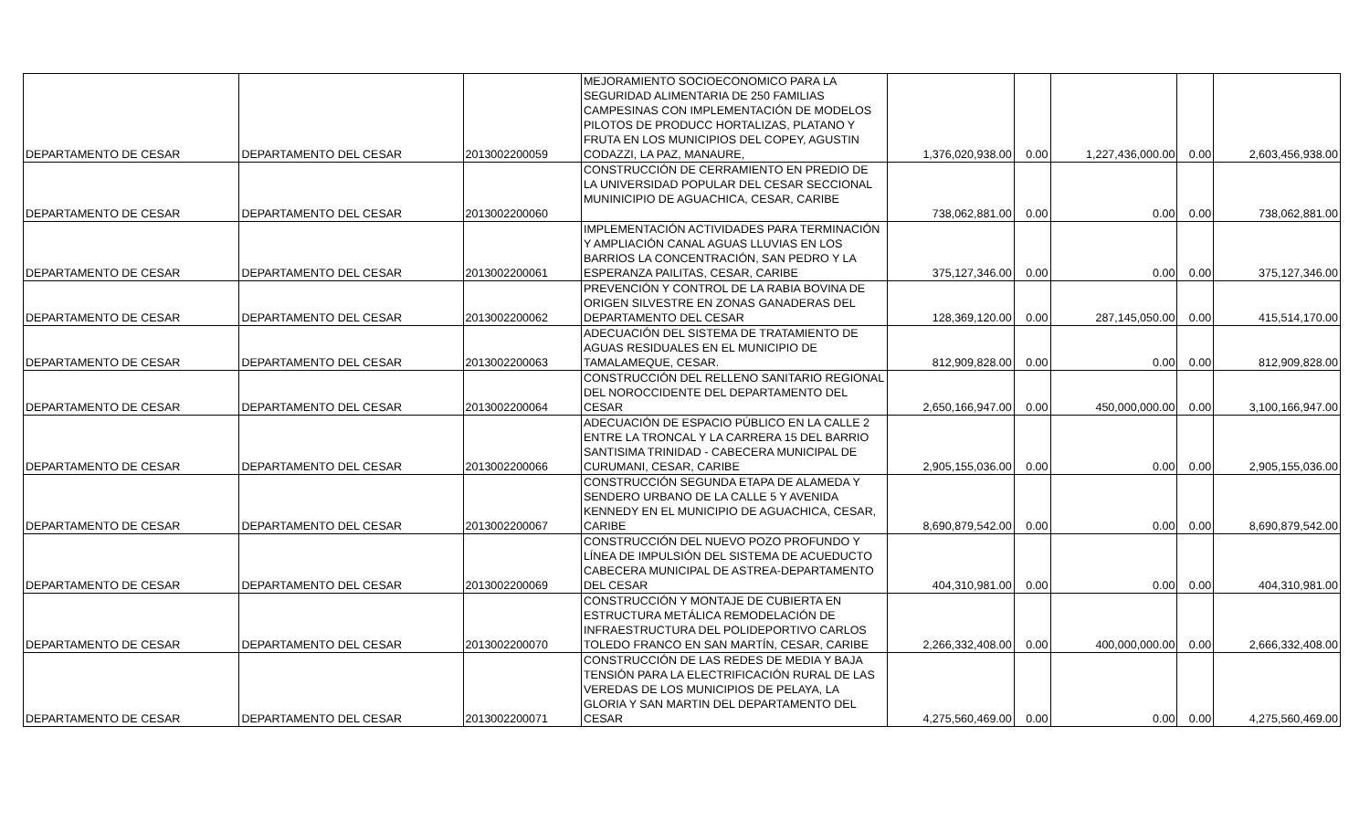| DEPARTAMENTO DE CESAR | DEPARTAMENTO DEL CESAR | 2013002200059 | MEJORAMIENTO SOCIOECONOMICO PARA LA SEGURIDAD ALIMENTARIA DE 250 FAMILIAS CAMPESINAS CON IMPLEMENTACIÓN DE MODELOS PILOTOS DE PRODUCC HORTALIZAS, PLATANO Y FRUTA EN LOS MUNICIPIOS DEL COPEY, AGUSTIN CODAZZI, LA PAZ, MANAURE, | 1,376,020,938.00 | 0.00 | 1,227,436,000.00 | 0.00 | 2,603,456,938.00 |
| DEPARTAMENTO DE CESAR | DEPARTAMENTO DEL CESAR | 2013002200060 | CONSTRUCCIÓN DE CERRAMIENTO EN PREDIO DE LA UNIVERSIDAD POPULAR DEL CESAR SECCIONAL MUNINICIPIO DE AGUACHICA, CESAR, CARIBE | 738,062,881.00 | 0.00 | 0.00 | 0.00 | 738,062,881.00 |
| DEPARTAMENTO DE CESAR | DEPARTAMENTO DEL CESAR | 2013002200061 | IMPLEMENTACIÓN ACTIVIDADES PARA TERMINACIÓN Y AMPLIACIÓN CANAL AGUAS LLUVIAS EN LOS BARRIOS LA CONCENTRACIÓN, SAN PEDRO Y LA ESPERANZA PAILITAS, CESAR, CARIBE | 375,127,346.00 | 0.00 | 0.00 | 0.00 | 375,127,346.00 |
| DEPARTAMENTO DE CESAR | DEPARTAMENTO DEL CESAR | 2013002200062 | PREVENCIÓN Y CONTROL DE LA RABIA BOVINA DE ORIGEN SILVESTRE EN ZONAS GANADERAS DEL DEPARTAMENTO DEL CESAR | 128,369,120.00 | 0.00 | 287,145,050.00 | 0.00 | 415,514,170.00 |
| DEPARTAMENTO DE CESAR | DEPARTAMENTO DEL CESAR | 2013002200063 | ADECUACIÓN DEL SISTEMA DE TRATAMIENTO DE AGUAS RESIDUALES EN EL MUNICIPIO DE TAMALAMEQUE, CESAR. | 812,909,828.00 | 0.00 | 0.00 | 0.00 | 812,909,828.00 |
| DEPARTAMENTO DE CESAR | DEPARTAMENTO DEL CESAR | 2013002200064 | CONSTRUCCIÓN DEL RELLENO SANITARIO REGIONAL DEL NOROCCIDENTE DEL DEPARTAMENTO DEL CESAR | 2,650,166,947.00 | 0.00 | 450,000,000.00 | 0.00 | 3,100,166,947.00 |
| DEPARTAMENTO DE CESAR | DEPARTAMENTO DEL CESAR | 2013002200066 | ADECUACIÓN DE ESPACIO PÚBLICO EN LA CALLE 2 ENTRE LA TRONCAL Y LA CARRERA 15 DEL BARRIO SANTISIMA TRINIDAD - CABECERA MUNICIPAL DE CURUMANI, CESAR, CARIBE | 2,905,155,036.00 | 0.00 | 0.00 | 0.00 | 2,905,155,036.00 |
| DEPARTAMENTO DE CESAR | DEPARTAMENTO DEL CESAR | 2013002200067 | CONSTRUCCIÓN SEGUNDA ETAPA DE ALAMEDA Y SENDERO URBANO DE LA CALLE 5 Y AVENIDA KENNEDY EN EL MUNICIPIO DE AGUACHICA, CESAR, CARIBE | 8,690,879,542.00 | 0.00 | 0.00 | 0.00 | 8,690,879,542.00 |
| DEPARTAMENTO DE CESAR | DEPARTAMENTO DEL CESAR | 2013002200069 | CONSTRUCCIÓN DEL NUEVO POZO PROFUNDO Y LÍNEA DE IMPULSIÓN DEL SISTEMA DE ACUEDUCTO CABECERA MUNICIPAL DE ASTREA-DEPARTAMENTO DEL CESAR | 404,310,981.00 | 0.00 | 0.00 | 0.00 | 404,310,981.00 |
| DEPARTAMENTO DE CESAR | DEPARTAMENTO DEL CESAR | 2013002200070 | CONSTRUCCIÓN Y MONTAJE DE CUBIERTA EN ESTRUCTURA METÁLICA REMODELACIÓN DE INFRAESTRUCTURA DEL POLIDEPORTIVO CARLOS TOLEDO FRANCO EN SAN MARTÍN, CESAR, CARIBE | 2,266,332,408.00 | 0.00 | 400,000,000.00 | 0.00 | 2,666,332,408.00 |
| DEPARTAMENTO DE CESAR | DEPARTAMENTO DEL CESAR | 2013002200071 | CONSTRUCCIÓN DE LAS REDES DE MEDIA Y BAJA TENSIÓN PARA LA ELECTRIFICACIÓN RURAL DE LAS VEREDAS DE LOS MUNICIPIOS DE PELAYA, LA GLORIA Y SAN MARTIN DEL DEPARTAMENTO DEL CESAR | 4,275,560,469.00 | 0.00 | 0.00 | 0.00 | 4,275,560,469.00 |